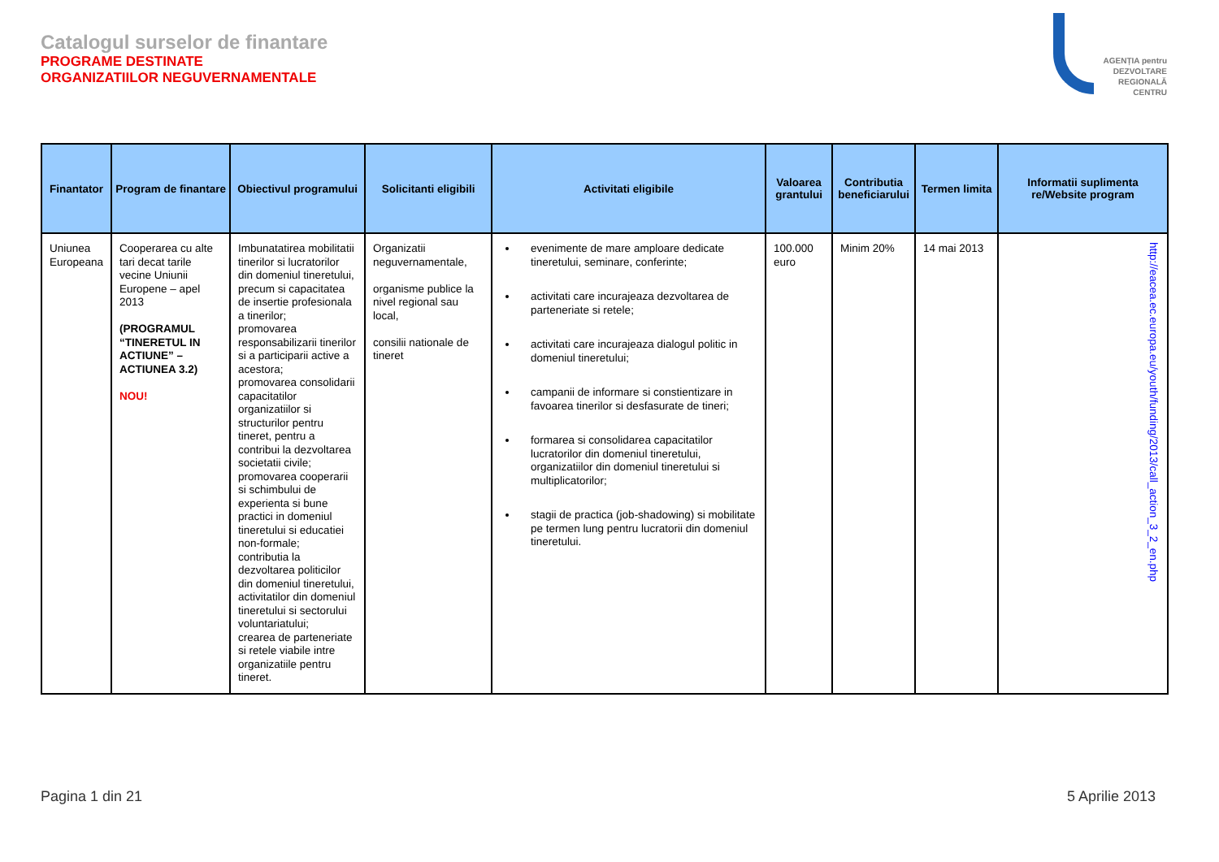Catalogul surselor de finantare
PROGRAME DESTINATE
ORGANIZATIILOR NEGUVERNAMENTALE
AGENȚIA pentru
DEZVOLTARE
REGIONALĂ
CENTRU
| Finantator | Program de finantare | Obiectivul programului | Solicitanti eligibili | Activitati eligibile | Valoarea grantului | Contributia beneficiarului | Termen limita | Informatii suplimenta re/Website program |
| --- | --- | --- | --- | --- | --- | --- | --- | --- |
| Uniunea Europeana | Cooperarea cu alte tari decat tarile vecine Uniunii Europene – apel 2013 (PROGRAMUL “TINERETUL IN ACTIUNE” – ACTIUNEA 3.2) NOU! | Imbunatatirea mobilitatii tinerilor si lucratorilor din domeniul tineretului, precum si capacitatea de insertie profesionala a tinerilor; promovarea responsabilizarii tinerilor si a participarii active a acestora; promovarea consolidarii capacitatilor organizatiilor si structurilor pentru tineret, pentru a contribui la dezvoltarea societatii civile; promovarea cooperarii si schimbului de experienta si bune practici in domeniul tineretului si educatiei non-formale; contributia la dezvoltarea politicilor din domeniul tineretului, activitatilor din domeniul tineretului si sectorului voluntariatului; crearea de parteneriate si retele viabile intre organizatiile pentru tineret. | Organizatii neguvernamentale, organisme publice la nivel regional sau local, consilii nationale de tineret | evenimente de mare amploare dedicate tineretului, seminare, conferinte; activitati care incurajeaza dezvoltarea de parteneriate si retele; activitati care incurajeaza dialogul politic in domeniul tineretului; campanii de informare si constientizare in favoarea tinerilor si desfasurate de tineri; formarea si consolidarea capacitatilor lucratorilor din domeniul tineretului, organizatiilor din domeniul tineretului si multiplicatorilor; stagii de practica (job-shadowing) si mobilitate pe termen lung pentru lucratorii din domeniul tineretului. | 100.000 euro | Minim 20% | 14 mai 2013 | http://eacea.ec.europa.eu/youth/funding/2013/call_action_3_2_en.php |
Pagina 1 din 21 5 Aprilie 2013